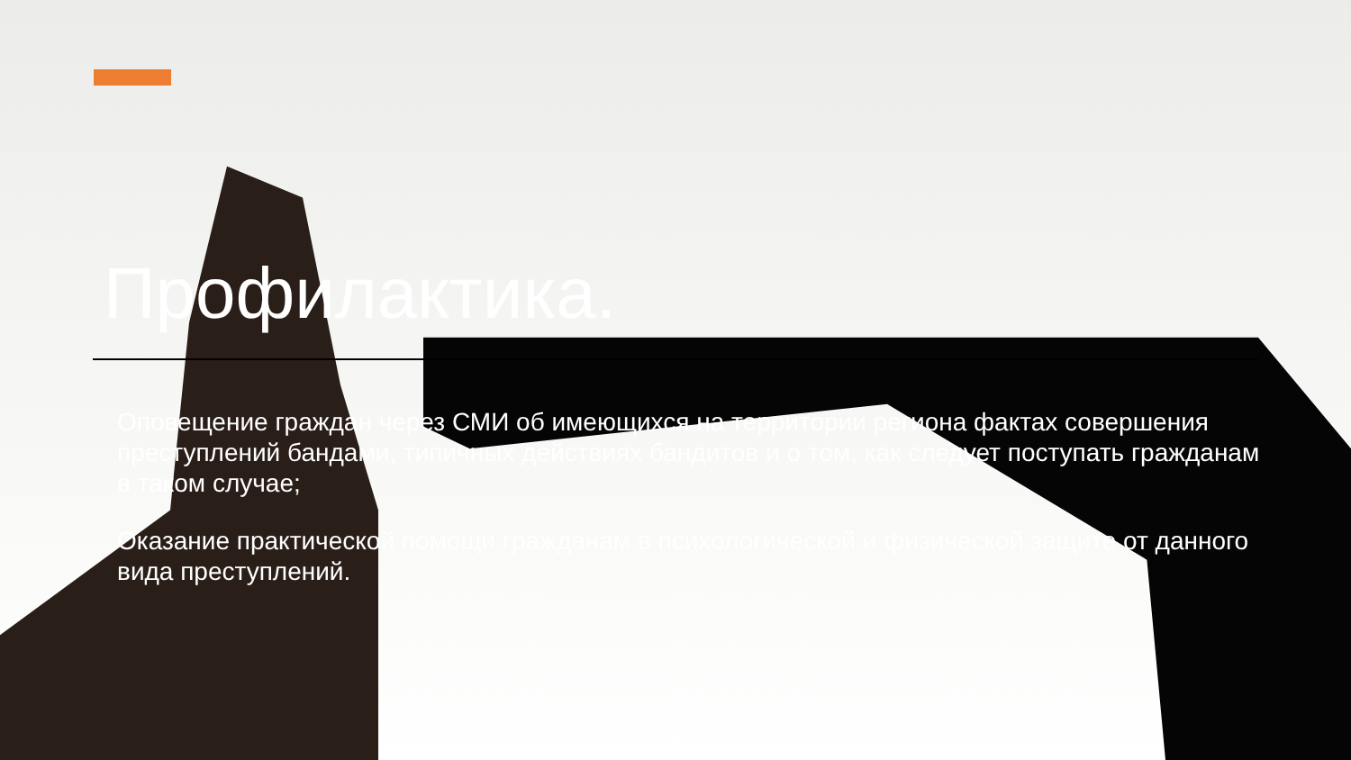Профилактика.
Оповещение граждан через СМИ об имеющихся на территории региона фактах совершения преступлений бандами, типичных действиях бандитов и о том, как следует поступать гражданам в таком случае;
Оказание практической помощи гражданам в психологической и физической защите от данного вида преступлений.